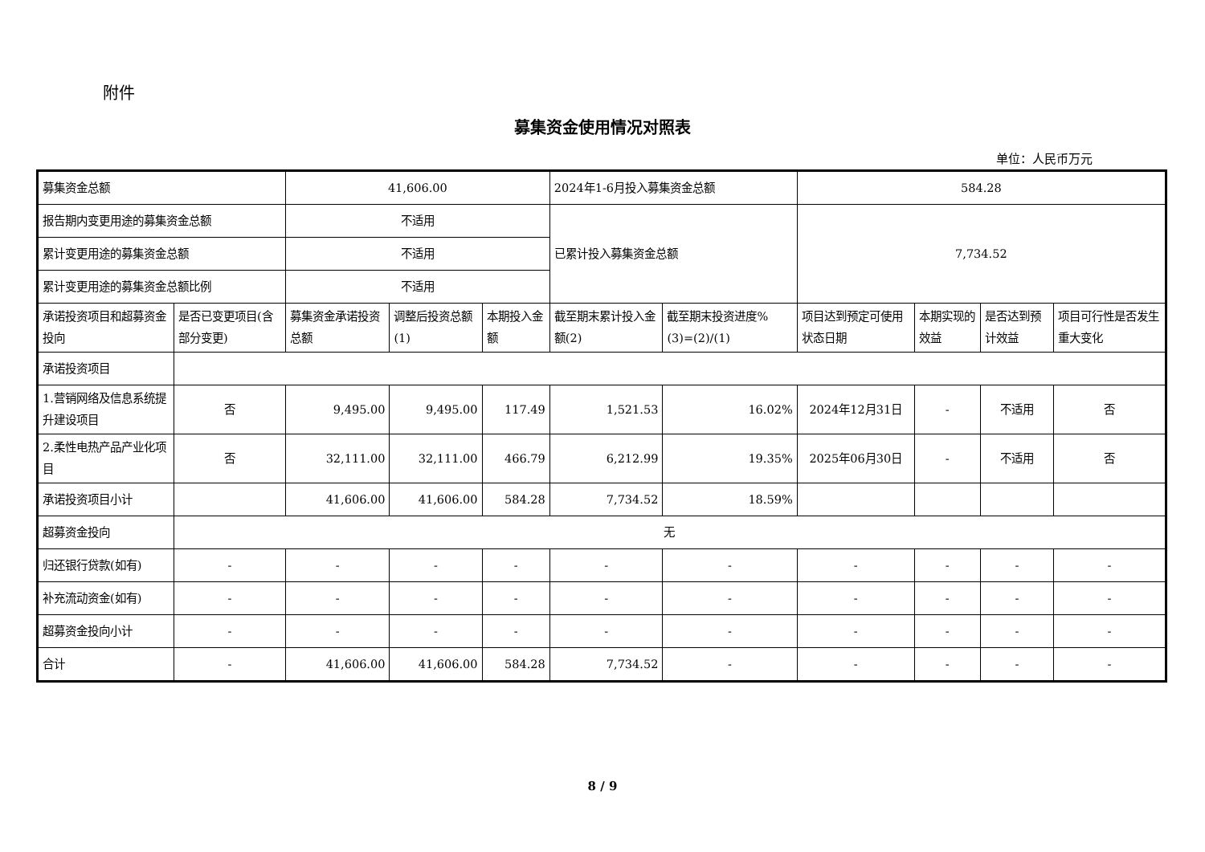附件
募集资金使用情况对照表
单位：人民币万元
| 募集资金总额 | | 41,606.00 | | | 2024年1-6月投入募集资金总额 | | 584.28 | | | |
| 报告期内变更用途的募集资金总额 | | 不适用 | | | 已累计投入募集资金总额 | | 7,734.52 | | | |
| 累计变更用途的募集资金总额 | | 不适用 | | | | | | | | |
| 累计变更用途的募集资金总额比例 | | 不适用 | | | | | | | | |
| 承诺投资项目和超募资金投向 | 是否已变更项目(含部分变更) | 募集资金承诺投资总额 | 调整后投资总额(1) | 本期投入金额 | 截至期末累计投入金额(2) | 截至期末投资进度%(3)=(2)/(1) | 项目达到预定可使用状态日期 | 本期实现的效益 | 是否达到预计效益 | 项目可行性是否发生重大变化 |
| 承诺投资项目 | | | | | | | | | | |
| 1.营销网络及信息系统提升建设项目 | 否 | 9,495.00 | 9,495.00 | 117.49 | 1,521.53 | 16.02% | 2024年12月31日 | - | 不适用 | 否 |
| 2.柔性电热产品产业化项目 | 否 | 32,111.00 | 32,111.00 | 466.79 | 6,212.99 | 19.35% | 2025年06月30日 | - | 不适用 | 否 |
| 承诺投资项目小计 | | 41,606.00 | 41,606.00 | 584.28 | 7,734.52 | 18.59% | | | | |
| 超募资金投向 | 无 | | | | | | | | | |
| 归还银行贷款(如有) | - | - | - | - | - | - | - | - | - | - |
| 补充流动资金(如有) | - | - | - | - | - | - | - | - | - | - |
| 超募资金投向小计 | - | - | - | - | - | - | - | - | - | - |
| 合计 | - | 41,606.00 | 41,606.00 | 584.28 | 7,734.52 | - | - | - | - | - |
8 / 9